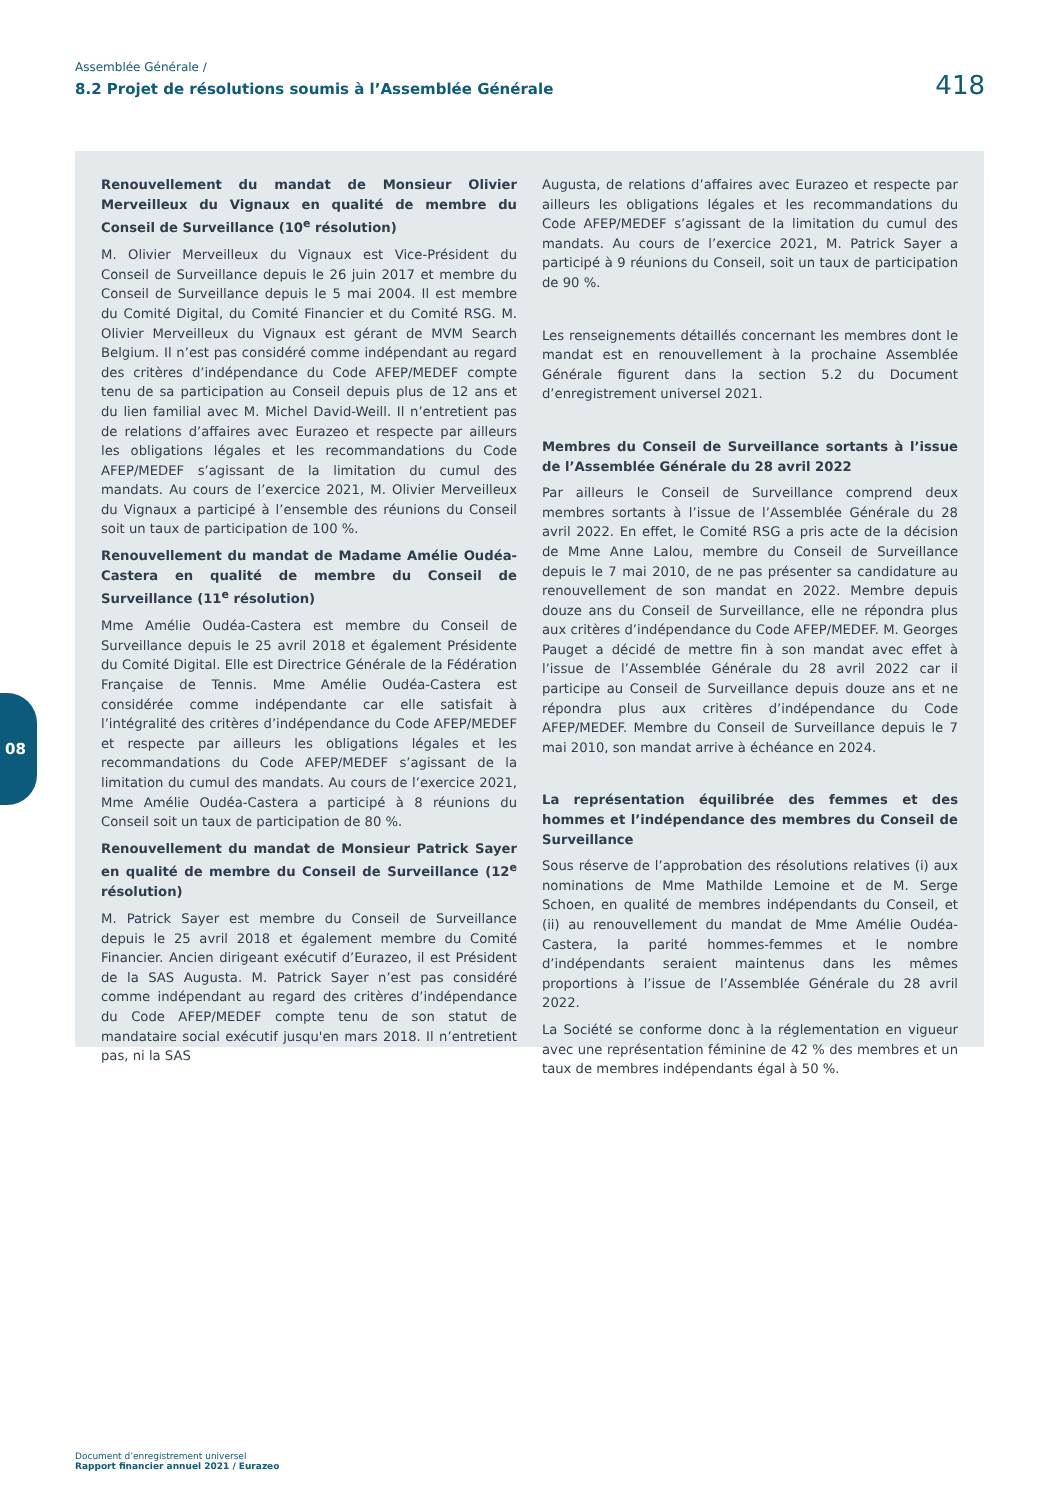Assemblée Générale /
8.2 Projet de résolutions soumis à l’Assemblée Générale
418
08
Renouvellement du mandat de Monsieur Olivier Merveilleux du Vignaux en qualité de membre du Conseil de Surveillance (10<sup>e</sup> résolution)
M. Olivier Merveilleux du Vignaux est Vice-Président du Conseil de Surveillance depuis le 26 juin 2017 et membre du Conseil de Surveillance depuis le 5 mai 2004. Il est membre du Comité Digital, du Comité Financier et du Comité RSG. M. Olivier Merveilleux du Vignaux est gérant de MVM Search Belgium. Il n’est pas considéré comme indépendant au regard des critères d’indépendance du Code AFEP/MEDEF compte tenu de sa participation au Conseil depuis plus de 12 ans et du lien familial avec M. Michel David-Weill. Il n’entretient pas de relations d’affaires avec Eurazeo et respecte par ailleurs les obligations légales et les recommandations du Code AFEP/MEDEF s’agissant de la limitation du cumul des mandats. Au cours de l’exercice 2021, M. Olivier Merveilleux du Vignaux a participé à l’ensemble des réunions du Conseil soit un taux de participation de 100 %.
Renouvellement du mandat de Madame Amélie Oudéa-Castera en qualité de membre du Conseil de Surveillance (11<sup>e</sup> résolution)
Mme Amélie Oudéa-Castera est membre du Conseil de Surveillance depuis le 25 avril 2018 et également Présidente du Comité Digital. Elle est Directrice Générale de la Fédération Française de Tennis. Mme Amélie Oudéa-Castera est considérée comme indépendante car elle satisfait à l’intégralité des critères d’indépendance du Code AFEP/MEDEF et respecte par ailleurs les obligations légales et les recommandations du Code AFEP/MEDEF s’agissant de la limitation du cumul des mandats. Au cours de l’exercice 2021, Mme Amélie Oudéa-Castera a participé à 8 réunions du Conseil soit un taux de participation de 80 %.
Renouvellement du mandat de Monsieur Patrick Sayer en qualité de membre du Conseil de Surveillance (12<sup>e</sup> résolution)
M. Patrick Sayer est membre du Conseil de Surveillance depuis le 25 avril 2018 et également membre du Comité Financier. Ancien dirigeant exécutif d’Eurazeo, il est Président de la SAS Augusta. M. Patrick Sayer n’est pas considéré comme indépendant au regard des critères d’indépendance du Code AFEP/MEDEF compte tenu de son statut de mandataire social exécutif jusqu'en mars 2018. Il n’entretient pas, ni la SAS
Augusta, de relations d’affaires avec Eurazeo et respecte par ailleurs les obligations légales et les recommandations du Code AFEP/MEDEF s’agissant de la limitation du cumul des mandats. Au cours de l’exercice 2021, M. Patrick Sayer a participé à 9 réunions du Conseil, soit un taux de participation de 90 %.
Les renseignements détaillés concernant les membres dont le mandat est en renouvellement à la prochaine Assemblée Générale figurent dans la section 5.2 du Document d’enregistrement universel 2021.
Membres du Conseil de Surveillance sortants à l’issue de l’Assemblée Générale du 28 avril 2022
Par ailleurs le Conseil de Surveillance comprend deux membres sortants à l’issue de l’Assemblée Générale du 28 avril 2022. En effet, le Comité RSG a pris acte de la décision de Mme Anne Lalou, membre du Conseil de Surveillance depuis le 7 mai 2010, de ne pas présenter sa candidature au renouvellement de son mandat en 2022. Membre depuis douze ans du Conseil de Surveillance, elle ne répondra plus aux critères d’indépendance du Code AFEP/MEDEF. M. Georges Pauget a décidé de mettre fin à son mandat avec effet à l’issue de l’Assemblée Générale du 28 avril 2022 car il participe au Conseil de Surveillance depuis douze ans et ne répondra plus aux critères d’indépendance du Code AFEP/MEDEF. Membre du Conseil de Surveillance depuis le 7 mai 2010, son mandat arrive à échéance en 2024.
La représentation équilibrée des femmes et des hommes et l’indépendance des membres du Conseil de Surveillance
Sous réserve de l’approbation des résolutions relatives (i) aux nominations de Mme Mathilde Lemoine et de M. Serge Schoen, en qualité de membres indépendants du Conseil, et (ii) au renouvellement du mandat de Mme Amélie Oudéa-Castera, la parité hommes-femmes et le nombre d’indépendants seraient maintenus dans les mêmes proportions à l’issue de l’Assemblée Générale du 28 avril 2022.
La Société se conforme donc à la réglementation en vigueur avec une représentation féminine de 42 % des membres et un taux de membres indépendants égal à 50 %.
Document d’enregistrement universel
Rapport financier annuel 2021 / Eurazeo